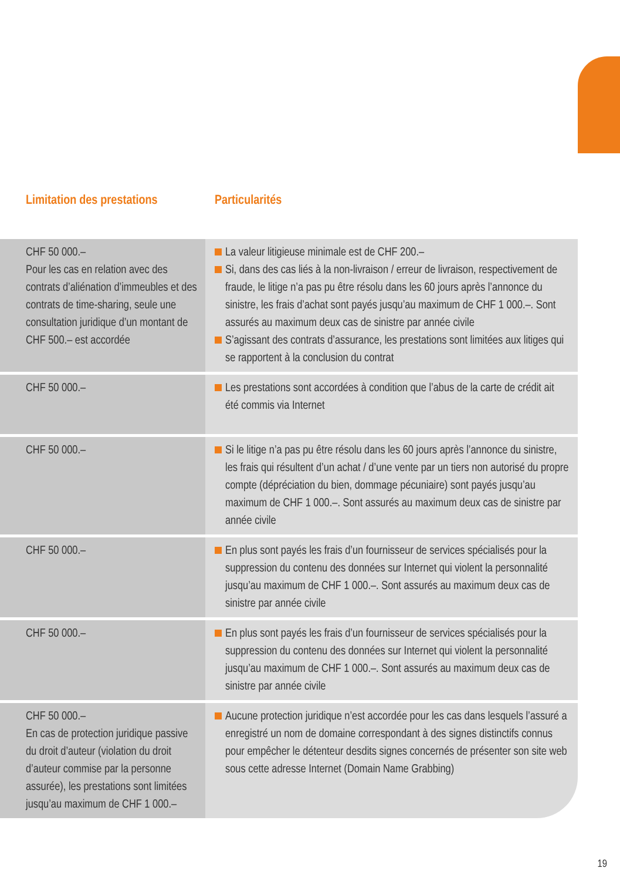Limitation des prestations Particularités
| CHF 50 000.– Pour les cas en relation avec des contrats d’aliénation d’immeubles et des contrats de time-sharing, seule une consultation juridique d’un montant de CHF 500.– est accordée | La valeur litigieuse minimale est de CHF 200.– Si, dans des cas liés à la non-livraison / erreur de livraison, respectivement de fraude, le litige n’a pas pu être résolu dans les 60 jours après l’annonce du sinistre, les frais d’achat sont payés jusqu’au maximum de CHF 1 000.–. Sont assurés au maximum deux cas de sinistre par année civile S’agissant des contrats d’assurance, les prestations sont limitées aux litiges qui se rapportent à la conclusion du contrat |
| CHF 50 000.– | Les prestations sont accordées à condition que l’abus de la carte de crédit ait été commis via Internet |
| CHF 50 000.– | Si le litige n’a pas pu être résolu dans les 60 jours après l’annonce du sinistre, les frais qui résultent d’un achat / d’une vente par un tiers non autorisé du propre compte (dépréciation du bien, dommage pécuniaire) sont payés jusqu’au maximum de CHF 1 000.–. Sont assurés au maximum deux cas de sinistre par année civile |
| CHF 50 000.– | En plus sont payés les frais d’un fournisseur de services spécialisés pour la suppression du contenu des données sur Internet qui violent la personnalité jusqu’au maximum de CHF 1 000.–. Sont assurés au maximum deux cas de sinistre par année civile |
| CHF 50 000.– | En plus sont payés les frais d’un fournisseur de services spécialisés pour la suppression du contenu des données sur Internet qui violent la personnalité jusqu’au maximum de CHF 1 000.–. Sont assurés au maximum deux cas de sinistre par année civile |
| CHF 50 000.– En cas de protection juridique passive du droit d’auteur (violation du droit d’auteur commise par la personne assurée), les prestations sont limitées jusqu’au maximum de CHF 1 000.– | Aucune protection juridique n’est accordée pour les cas dans lesquels l’assuré a enregistré un nom de domaine correspondant à des signes distinctifs connus pour empêcher le détenteur desdits signes concernés de présenter son site web sous cette adresse Internet (Domain Name Grabbing) |
19